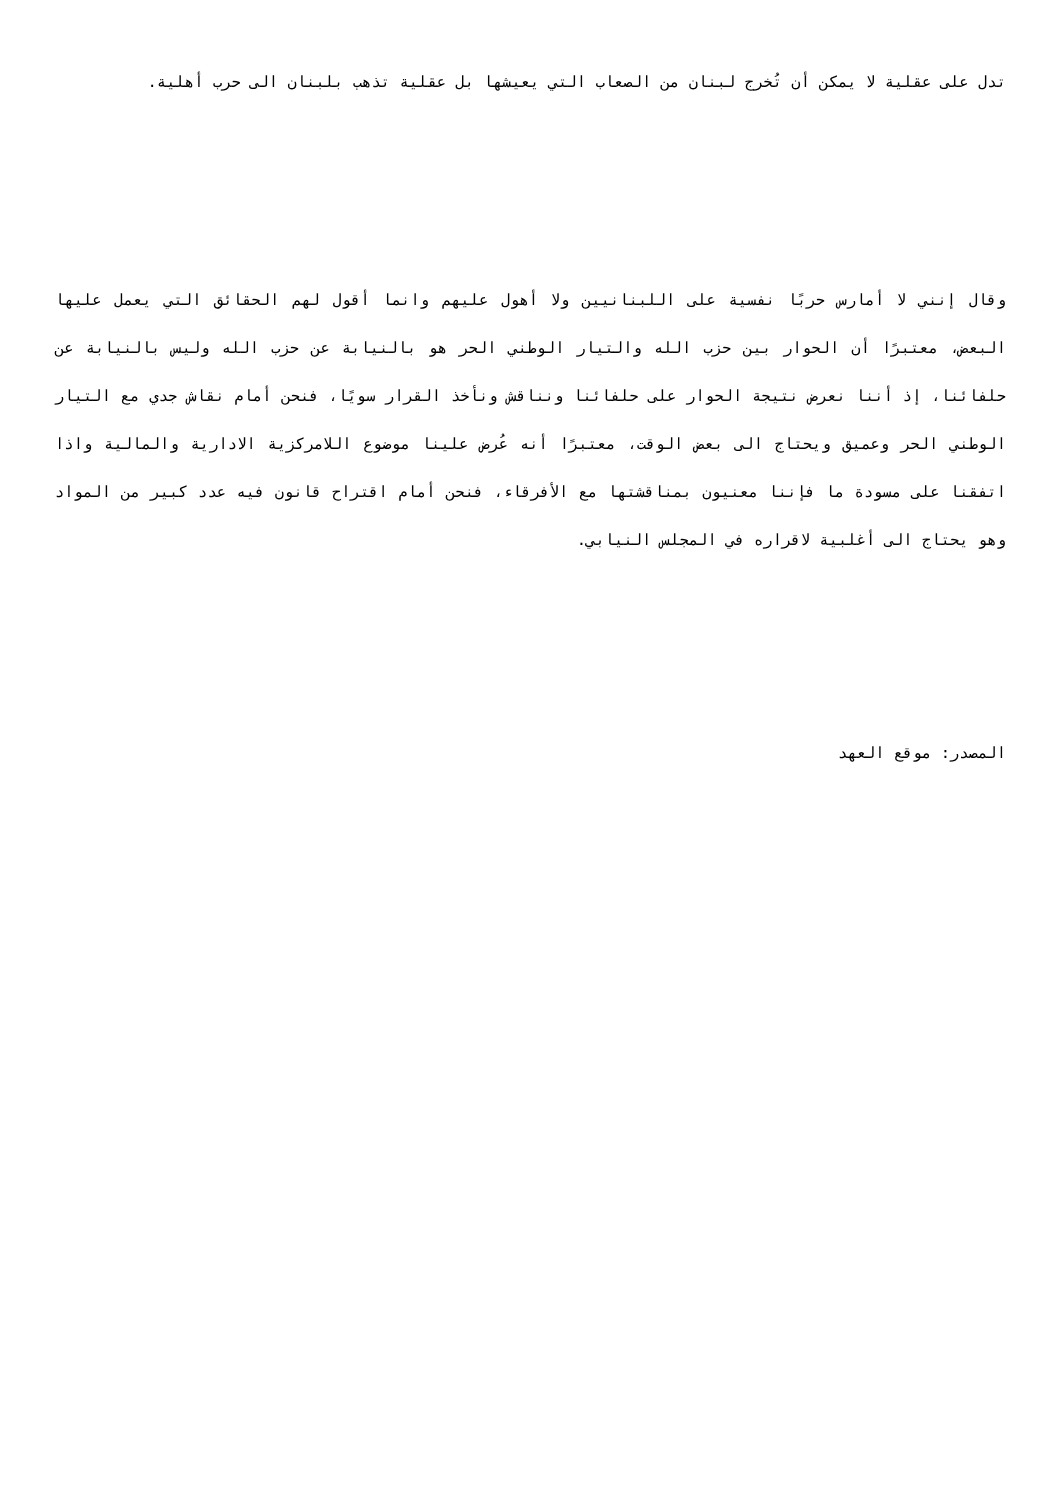تدل على عقلية لا يمكن أن تُخرج لبنان من الصعاب التي يعيشها بل عقلية تذهب بلبنان الى حرب أهلية.
وقال إنني لا أمارس حربًا نفسية على اللبنانيين ولا أهول عليهم وانما أقول لهم الحقائق التي يعمل عليها البعض، معتبرًا أن الحوار بين حزب الله والتيار الوطني الحر هو بالنيابة عن حزب الله وليس بالنيابة عن حلفائنا، إذ أننا نعرض نتيجة الحوار على حلفائنا ونناقش ونأخذ القرار سويًا، فنحن أمام نقاش جدي مع التيار الوطني الحر وعميق ويحتاج الى بعض الوقت، معتبرًا أنه عُرض علينا موضوع اللامركزية الادارية والمالية واذا اتفقنا على مسودة ما فإننا معنيون بمناقشتها مع الأفرقاء، فنحن أمام اقتراح قانون فيه عدد كبير من المواد وهو يحتاج الى أغلبية لاقراره في المجلس النيابي.
المصدر: موقع العهد